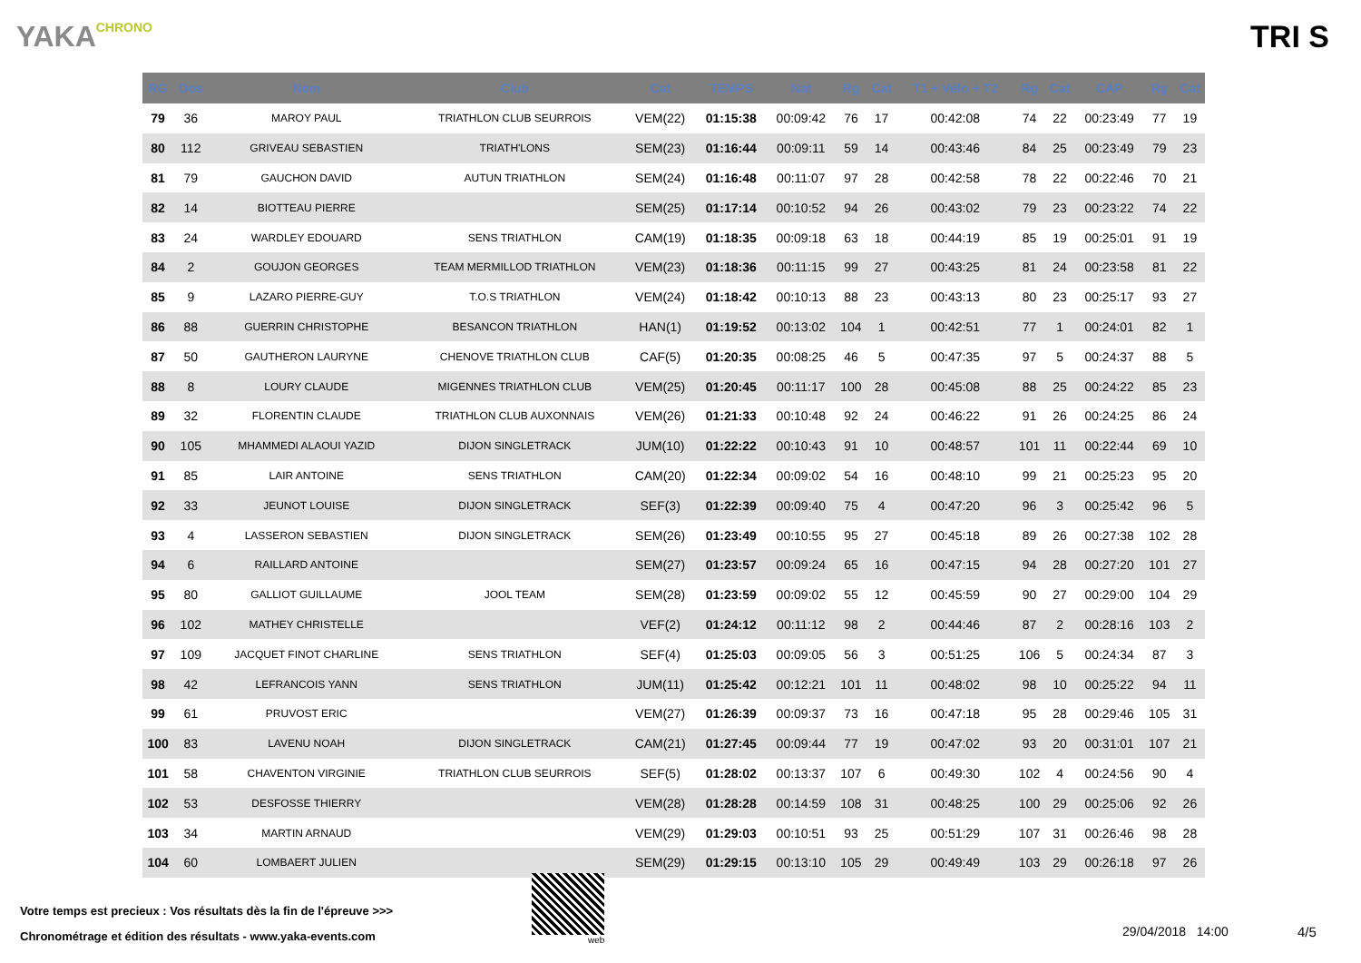YAKACHRONO
TRI S
| RG | Dos | Nom | Club | Cat | TEMPS | Nat | Rg | Cat | T1 + Vélo + T2 | Rg | Cat | CAP | Rg | Cat |
| --- | --- | --- | --- | --- | --- | --- | --- | --- | --- | --- | --- | --- | --- | --- |
| 79 | 36 | MAROY PAUL | TRIATHLON CLUB SEURROIS | VEM(22) | 01:15:38 | 00:09:42 | 76 | 17 | 00:42:08 | 74 | 22 | 00:23:49 | 77 | 19 |
| 80 | 112 | GRIVEAU SEBASTIEN | TRIATH'LONS | SEM(23) | 01:16:44 | 00:09:11 | 59 | 14 | 00:43:46 | 84 | 25 | 00:23:49 | 79 | 23 |
| 81 | 79 | GAUCHON DAVID | AUTUN TRIATHLON | SEM(24) | 01:16:48 | 00:11:07 | 97 | 28 | 00:42:58 | 78 | 22 | 00:22:46 | 70 | 21 |
| 82 | 14 | BIOTTEAU PIERRE | | SEM(25) | 01:17:14 | 00:10:52 | 94 | 26 | 00:43:02 | 79 | 23 | 00:23:22 | 74 | 22 |
| 83 | 24 | WARDLEY EDOUARD | SENS TRIATHLON | CAM(19) | 01:18:35 | 00:09:18 | 63 | 18 | 00:44:19 | 85 | 19 | 00:25:01 | 91 | 19 |
| 84 | 2 | GOUJON GEORGES | TEAM MERMILLOD TRIATHLON | VEM(23) | 01:18:36 | 00:11:15 | 99 | 27 | 00:43:25 | 81 | 24 | 00:23:58 | 81 | 22 |
| 85 | 9 | LAZARO PIERRE-GUY | T.O.S TRIATHLON | VEM(24) | 01:18:42 | 00:10:13 | 88 | 23 | 00:43:13 | 80 | 23 | 00:25:17 | 93 | 27 |
| 86 | 88 | GUERRIN CHRISTOPHE | BESANCON TRIATHLON | HAN(1) | 01:19:52 | 00:13:02 | 104 | 1 | 00:42:51 | 77 | 1 | 00:24:01 | 82 | 1 |
| 87 | 50 | GAUTHERON LAURYNE | CHENOVE TRIATHLON CLUB | CAF(5) | 01:20:35 | 00:08:25 | 46 | 5 | 00:47:35 | 97 | 5 | 00:24:37 | 88 | 5 |
| 88 | 8 | LOURY CLAUDE | MIGENNES TRIATHLON CLUB | VEM(25) | 01:20:45 | 00:11:17 | 100 | 28 | 00:45:08 | 88 | 25 | 00:24:22 | 85 | 23 |
| 89 | 32 | FLORENTIN CLAUDE | TRIATHLON CLUB AUXONNAIS | VEM(26) | 01:21:33 | 00:10:48 | 92 | 24 | 00:46:22 | 91 | 26 | 00:24:25 | 86 | 24 |
| 90 | 105 | MHAMMEDI ALAOUI YAZID | DIJON SINGLETRACK | JUM(10) | 01:22:22 | 00:10:43 | 91 | 10 | 00:48:57 | 101 | 11 | 00:22:44 | 69 | 10 |
| 91 | 85 | LAIR ANTOINE | SENS TRIATHLON | CAM(20) | 01:22:34 | 00:09:02 | 54 | 16 | 00:48:10 | 99 | 21 | 00:25:23 | 95 | 20 |
| 92 | 33 | JEUNOT LOUISE | DIJON SINGLETRACK | SEF(3) | 01:22:39 | 00:09:40 | 75 | 4 | 00:47:20 | 96 | 3 | 00:25:42 | 96 | 5 |
| 93 | 4 | LASSERON SEBASTIEN | DIJON SINGLETRACK | SEM(26) | 01:23:49 | 00:10:55 | 95 | 27 | 00:45:18 | 89 | 26 | 00:27:38 | 102 | 28 |
| 94 | 6 | RAILLARD ANTOINE | | SEM(27) | 01:23:57 | 00:09:24 | 65 | 16 | 00:47:15 | 94 | 28 | 00:27:20 | 101 | 27 |
| 95 | 80 | GALLIOT GUILLAUME | JOOL TEAM | SEM(28) | 01:23:59 | 00:09:02 | 55 | 12 | 00:45:59 | 90 | 27 | 00:29:00 | 104 | 29 |
| 96 | 102 | MATHEY CHRISTELLE | | VEF(2) | 01:24:12 | 00:11:12 | 98 | 2 | 00:44:46 | 87 | 2 | 00:28:16 | 103 | 2 |
| 97 | 109 | JACQUET FINOT CHARLINE | SENS TRIATHLON | SEF(4) | 01:25:03 | 00:09:05 | 56 | 3 | 00:51:25 | 106 | 5 | 00:24:34 | 87 | 3 |
| 98 | 42 | LEFRANCOIS YANN | SENS TRIATHLON | JUM(11) | 01:25:42 | 00:12:21 | 101 | 11 | 00:48:02 | 98 | 10 | 00:25:22 | 94 | 11 |
| 99 | 61 | PRUVOST ERIC | | VEM(27) | 01:26:39 | 00:09:37 | 73 | 16 | 00:47:18 | 95 | 28 | 00:29:46 | 105 | 31 |
| 100 | 83 | LAVENU NOAH | DIJON SINGLETRACK | CAM(21) | 01:27:45 | 00:09:44 | 77 | 19 | 00:47:02 | 93 | 20 | 00:31:01 | 107 | 21 |
| 101 | 58 | CHAVENTON VIRGINIE | TRIATHLON CLUB SEURROIS | SEF(5) | 01:28:02 | 00:13:37 | 107 | 6 | 00:49:30 | 102 | 4 | 00:24:56 | 90 | 4 |
| 102 | 53 | DESFOSSE THIERRY | | VEM(28) | 01:28:28 | 00:14:59 | 108 | 31 | 00:48:25 | 100 | 29 | 00:25:06 | 92 | 26 |
| 103 | 34 | MARTIN ARNAUD | | VEM(29) | 01:29:03 | 00:10:51 | 93 | 25 | 00:51:29 | 107 | 31 | 00:26:46 | 98 | 28 |
| 104 | 60 | LOMBAERT JULIEN | | SEM(29) | 01:29:15 | 00:13:10 | 105 | 29 | 00:49:49 | 103 | 29 | 00:26:18 | 97 | 26 |
Votre temps est precieux : Vos résultats dès la fin de l'épreuve >>>
Chronométrage et édition des résultats - www.yaka-events.com
web
29/04/2018 14:00 4/5